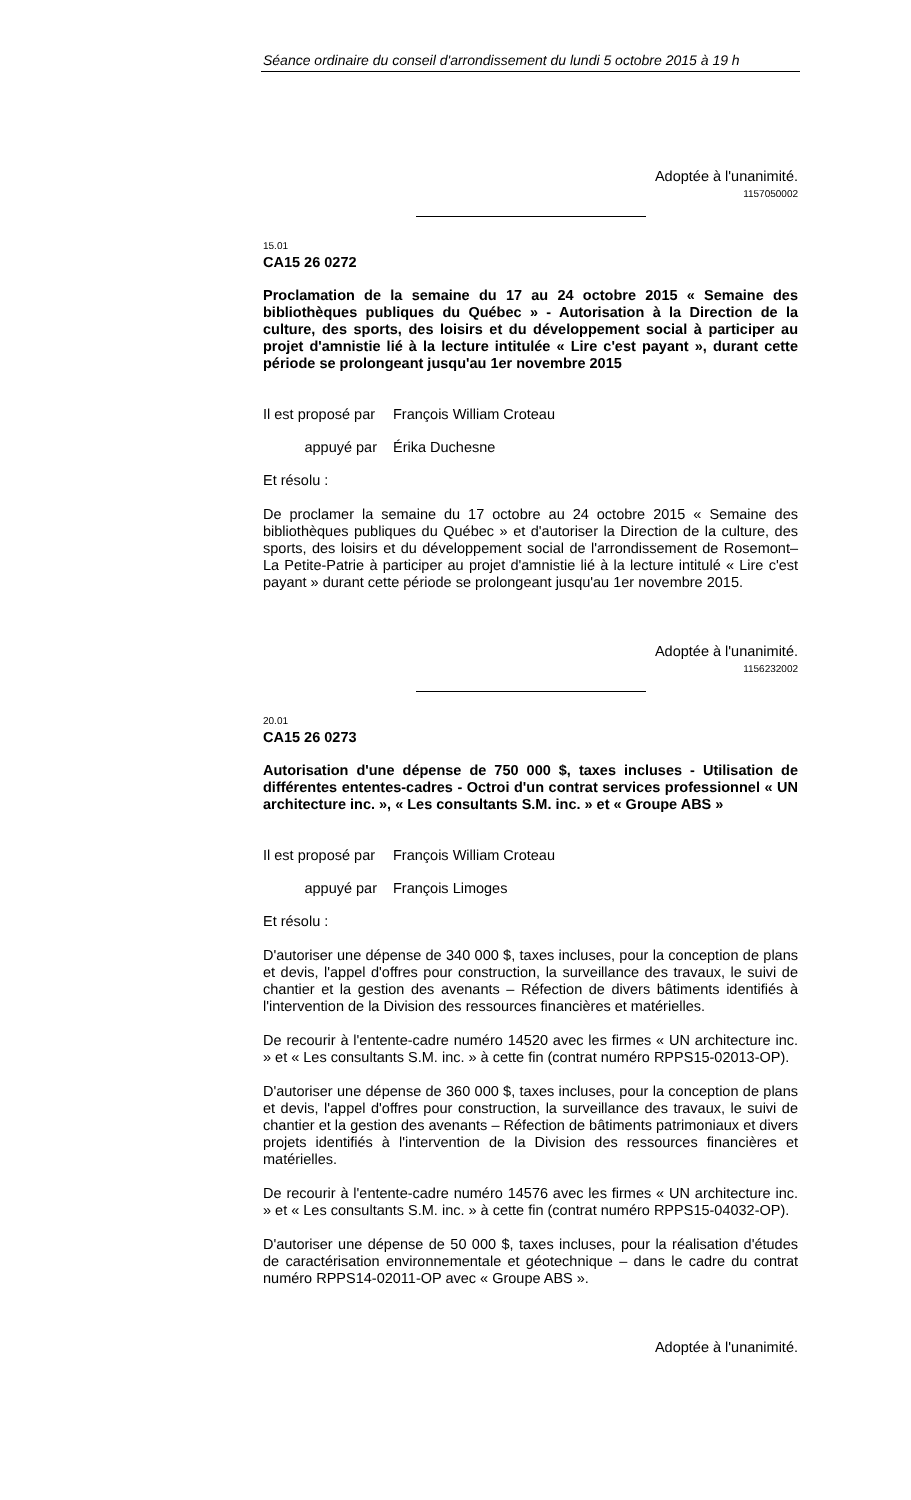Séance ordinaire du conseil d'arrondissement du lundi 5 octobre 2015 à 19 h
Adoptée à l'unanimité.
1157050002
15.01
CA15 26 0272
Proclamation de la semaine du 17 au 24 octobre 2015 « Semaine des bibliothèques publiques du Québec » - Autorisation à la Direction de la culture, des sports, des loisirs et du développement social à participer au projet d'amnistie lié à la lecture intitulée « Lire c'est payant », durant cette période se prolongeant jusqu'au 1er novembre 2015
Il est proposé par François William Croteau
appuyé par Érika Duchesne
Et résolu :
De proclamer la semaine du 17 octobre au 24 octobre 2015 « Semaine des bibliothèques publiques du Québec » et d'autoriser la Direction de la culture, des sports, des loisirs et du développement social de l'arrondissement de Rosemont–La Petite-Patrie à participer au projet d'amnistie lié à la lecture intitulé « Lire c'est payant » durant cette période se prolongeant jusqu'au 1er novembre 2015.
Adoptée à l'unanimité.
1156232002
20.01
CA15 26 0273
Autorisation d'une dépense de 750 000 $, taxes incluses - Utilisation de différentes ententes-cadres - Octroi d'un contrat services professionnel « UN architecture inc. », « Les consultants S.M. inc. » et « Groupe ABS »
Il est proposé par François William Croteau
appuyé par François Limoges
Et résolu :
D'autoriser une dépense de 340 000 $, taxes incluses, pour la conception de plans et devis, l'appel d'offres pour construction, la surveillance des travaux, le suivi de chantier et la gestion des avenants – Réfection de divers bâtiments identifiés à l'intervention de la Division des ressources financières et matérielles.
De recourir à l'entente-cadre numéro 14520 avec les firmes « UN architecture inc. » et « Les consultants S.M. inc. » à cette fin (contrat numéro RPPS15-02013-OP).
D'autoriser une dépense de 360 000 $, taxes incluses, pour la conception de plans et devis, l'appel d'offres pour construction, la surveillance des travaux, le suivi de chantier et la gestion des avenants – Réfection de bâtiments patrimoniaux et divers projets identifiés à l'intervention de la Division des ressources financières et matérielles.
De recourir à l'entente-cadre numéro 14576 avec les firmes « UN architecture inc. » et « Les consultants S.M. inc. » à cette fin (contrat numéro RPPS15-04032-OP).
D'autoriser une dépense de 50 000 $, taxes incluses, pour la réalisation d'études de caractérisation environnementale et géotechnique – dans le cadre du contrat numéro RPPS14-02011-OP avec « Groupe ABS ».
Adoptée à l'unanimité.